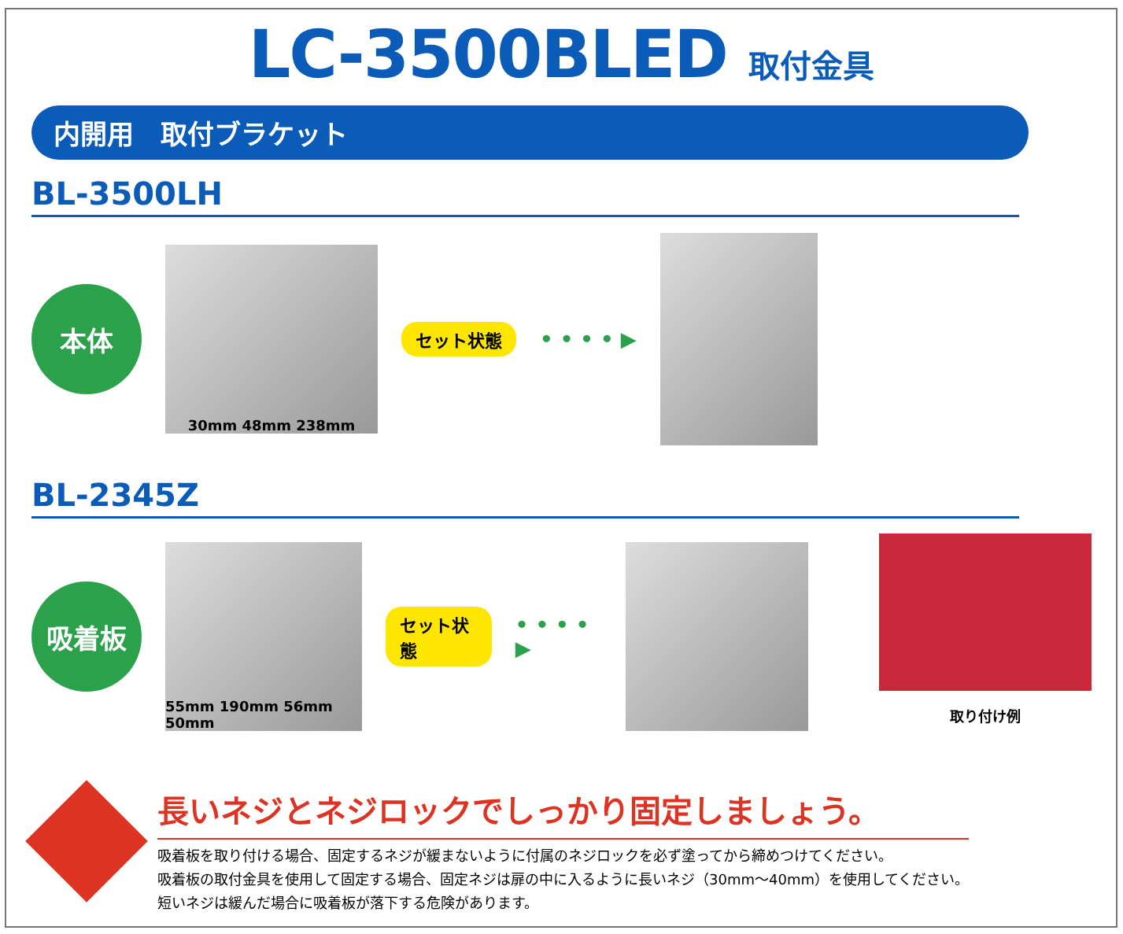LC-3500BLED 取付金具
内開用　取付ブラケット
BL-3500LH
本体
30mm 48mm 238mm
セット状態 • • • • ▶
BL-2345Z
吸着板
55mm 190mm 56mm 50mm
セット状態 • • • • ▶
取り付け例
重要
長いネジとネジロックでしっかり固定しましょう。
吸着板を取り付ける場合、固定するネジが緩まないように付属のネジロックを必ず塗ってから締めつけてください。
吸着板の取付金具を使用して固定する場合、固定ネジは扉の中に入るように長いネジ（30mm〜40mm）を使用してください。
短いネジは緩んだ場合に吸着板が落下する危険があります。